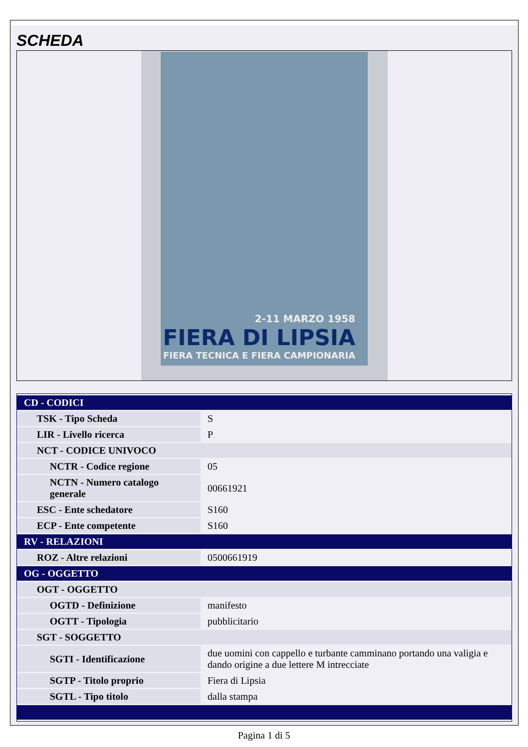SCHEDA
2-11 MARZO 1958
FIERA DI LIPSIA
FIERA TECNICA E FIERA CAMPIONARIA
| CD - CODICI | |
| TSK - Tipo Scheda | S |
| LIR - Livello ricerca | P |
| NCT - CODICE UNIVOCO | |
| NCTR - Codice regione | 05 |
| NCTN - Numero catalogo generale | 00661921 |
| ESC - Ente schedatore | S160 |
| ECP - Ente competente | S160 |
| RV - RELAZIONI | |
| ROZ - Altre relazioni | 0500661919 |
| OG - OGGETTO | |
| OGT - OGGETTO | |
| OGTD - Definizione | manifesto |
| OGTT - Tipologia | pubblicitario |
| SGT - SOGGETTO | |
| SGTI - Identificazione | due uomini con cappello e turbante camminano portando una valigia e dando origine a due lettere M intrecciate |
| SGTP - Titolo proprio | Fiera di Lipsia |
| SGTL - Tipo titolo | dalla stampa |
Pagina 1 di 5